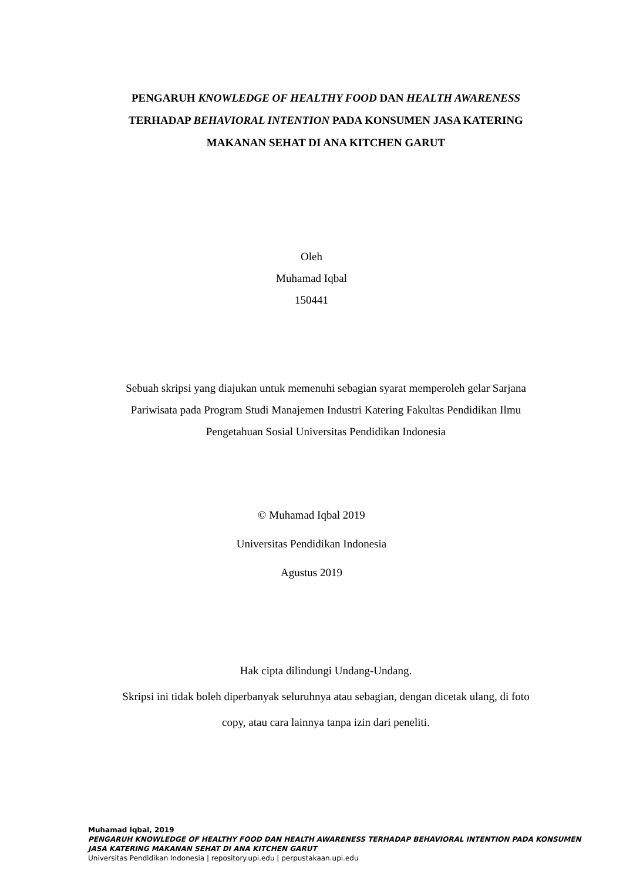PENGARUH KNOWLEDGE OF HEALTHY FOOD DAN HEALTH AWARENESS TERHADAP BEHAVIORAL INTENTION PADA KONSUMEN JASA KATERING MAKANAN SEHAT DI ANA KITCHEN GARUT
Oleh
Muhamad Iqbal
150441
Sebuah skripsi yang diajukan untuk memenuhi sebagian syarat memperoleh gelar Sarjana Pariwisata pada Program Studi Manajemen Industri Katering Fakultas Pendidikan Ilmu Pengetahuan Sosial Universitas Pendidikan Indonesia
© Muhamad Iqbal 2019
Universitas Pendidikan Indonesia
Agustus 2019
Hak cipta dilindungi Undang-Undang.
Skripsi ini tidak boleh diperbanyak seluruhnya atau sebagian, dengan dicetak ulang, di foto copy, atau cara lainnya tanpa izin dari peneliti.
Muhamad Iqbal, 2019
PENGARUH KNOWLEDGE OF HEALTHY FOOD DAN HEALTH AWARENESS TERHADAP BEHAVIORAL INTENTION PADA KONSUMEN JASA KATERING MAKANAN SEHAT DI ANA KITCHEN GARUT
Universitas Pendidikan Indonesia | repository.upi.edu | perpustakaan.upi.edu